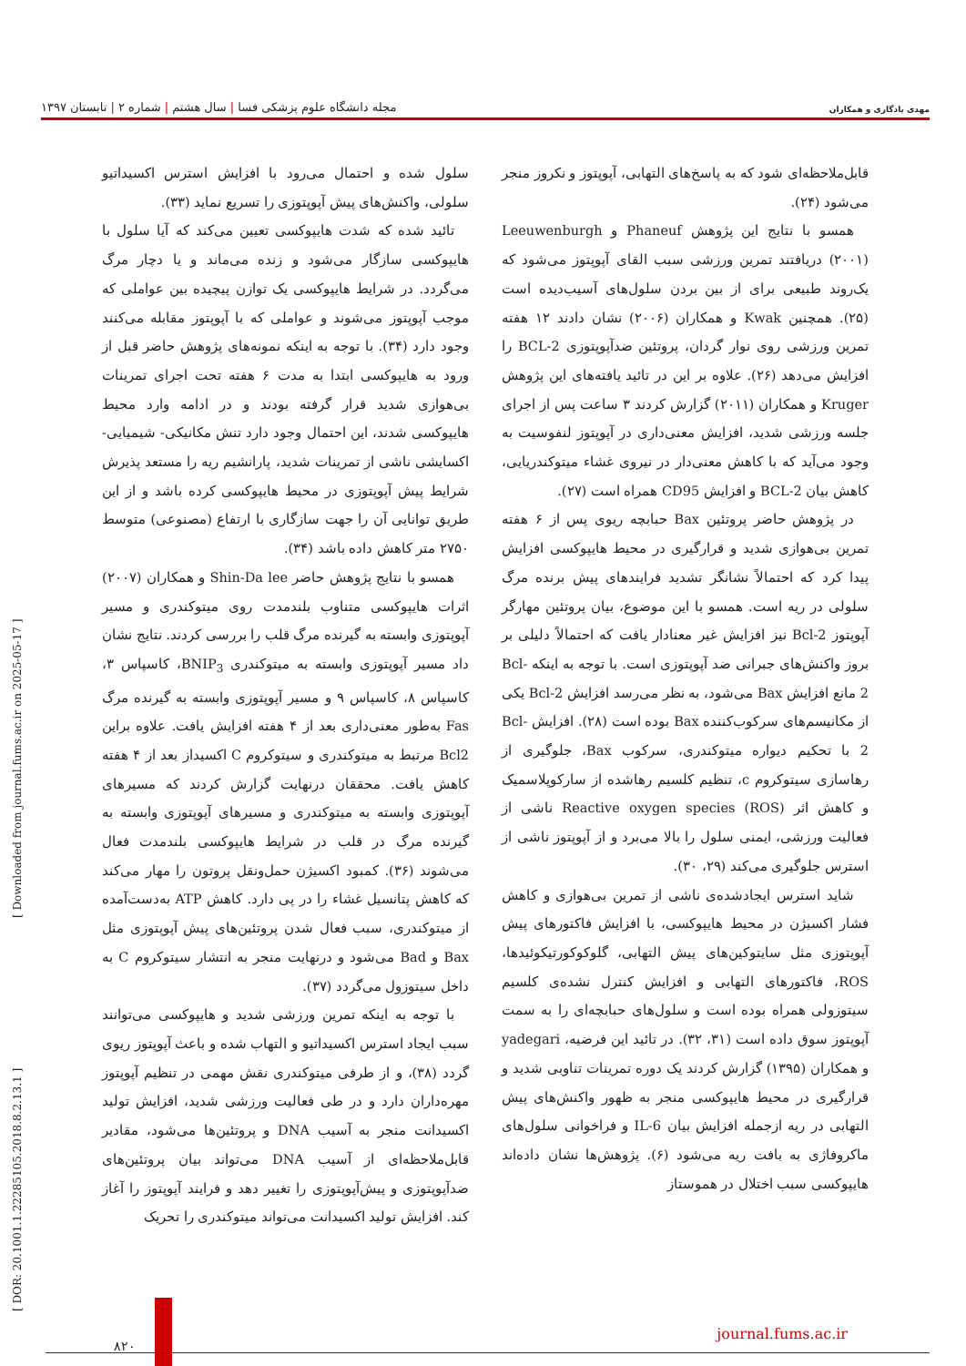مهدی یادگاری و همکاران
مجله دانشگاه علوم پزشکی فسا | سال هشتم | شماره ۲ | تابستان ۱۳۹۷
قابل‌ملاحظه‌ای شود که به پاسخ‌های التهابی، آپوپتوز و نکروز منجر می‌شود (۲۴).
همسو با نتایج این پژوهش Phaneuf و Leeuwenburgh (۲۰۰۱) دریافتند تمرین ورزشی سبب القای آپوپتوز می‌شود که یک‌روند طبیعی برای از بین بردن سلول‌های آسیب‌دیده است (۲۵). همچنین Kwak و همکاران (۲۰۰۶) نشان دادند ۱۲ هفته تمرین ورزشی روی نوار گردان، پروتئین ضدآپوپتوزی BCL-2 را افزایش می‌دهد (۲۶). علاوه بر این در تائید یافته‌های این پژوهش Kruger و همکاران (۲۰۱۱) گزارش کردند ۳ ساعت پس از اجرای جلسه ورزشی شدید، افزایش معنی‌داری در آپوپتوز لنفوسیت به وجود می‌آید که با کاهش معنی‌دار در نیروی غشاء میتوکندریایی، کاهش بیان BCL-2 و افزایش CD95 همراه است (۲۷).
در پژوهش حاضر پروتئین Bax حبابچه ریوی پس از ۶ هفته تمرین بی‌هوازی شدید و قرارگیری در محیط هایپوکسی افزایش پیدا کرد که احتمالاً نشانگر تشدید فرایندهای پیش برنده مرگ سلولی در ریه است. همسو با این موضوع، بیان پروتئین مهارگر آپوپتوز Bcl-2 نیز افزایش غیر معنادار یافت که احتمالاً دلیلی بر بروز واکنش‌های جبرانی ضد آپوپتوزی است. با توجه به اینکه Bcl-2 مانع افزایش Bax می‌شود، به نظر می‌رسد افزایش Bcl-2 یکی از مکانیسم‌های سرکوب‌کننده Bax بوده است (۲۸). افزایش Bcl-2 با تحکیم دیواره میتوکندری، سرکوب Bax، جلوگیری از رهاسازی سیتوکروم c، تنظیم کلسیم رهاشده از سارکوپلاسمیک و کاهش اثر Reactive oxygen species (ROS) ناشی از فعالیت ورزشی، ایمنی سلول را بالا می‌برد و از آپوپتوز ناشی از استرس جلوگیری می‌کند (۲۹، ۳۰).
شاید استرس ایجادشده‌ی ناشی از تمرین بی‌هوازی و کاهش فشار اکسیژن در محیط هایپوکسی، با افزایش فاکتورهای پیش آپوپتوزی مثل سایتوکین‌های پیش التهابی، گلوکوکورتیکوئیدها، ROS، فاکتورهای التهابی و افزایش کنترل نشده‌ی کلسیم سیتوزولی همراه بوده است و سلول‌های حبابچه‌ای را به سمت آپوپتوز سوق داده است (۳۱، ۳۲). در تائید این فرضیه، yadegari و همکاران (۱۳۹۵) گزارش کردند یک دوره تمرینات تناوبی شدید و قرارگیری در محیط هایپوکسی منجر به ظهور واکنش‌های پیش التهابی در ریه ازجمله افزایش بیان IL-6 و فراخوانی سلول‌های ماکروفاژی به بافت ریه می‌شود (۶). پژوهش‌ها نشان داده‌اند هایپوکسی سبب اختلال در هموستاز
سلول شده و احتمال می‌رود با افزایش استرس اکسیداتیو سلولی، واکنش‌های پیش آپوپتوزی را تسریع نماید (۳۳).
تائید شده که شدت هایپوکسی تعیین می‌کند که آیا سلول با هایپوکسی سازگار می‌شود و زنده می‌ماند و یا دچار مرگ می‌گردد. در شرایط هایپوکسی یک توازن پیچیده بین عواملی که موجب آپوپتوز می‌شوند و عواملی که با آپوپتوز مقابله می‌کنند وجود دارد (۳۴). با توجه به اینکه نمونه‌های پژوهش حاضر قبل از ورود به هایپوکسی ابتدا به مدت ۶ هفته تحت اجرای تمرینات بی‌هوازی شدید قرار گرفته بودند و در ادامه وارد محیط هایپوکسی شدند، این احتمال وجود دارد تنش مکانیکی- شیمیایی- اکسایشی ناشی از تمرینات شدید، پارانشیم ریه را مستعد پذیرش شرایط پیش آپوپتوزی در محیط هایپوکسی کرده باشد و از این طریق توانایی آن را جهت سازگاری با ارتفاع (مصنوعی) متوسط ۲۷۵۰ متر کاهش داده باشد (۳۴).
همسو با نتایج پژوهش حاضر Shin-Da lee و همکاران (۲۰۰۷) اثرات هایپوکسی متناوب بلندمدت روی میتوکندری و مسیر آپوپتوزی وابسته به گیرنده مرگ قلب را بررسی کردند. نتایج نشان داد مسیر آپوپتوزی وابسته به میتوکندری BNIP<sub>3</sub>، کاسپاس ۳، کاسپاس ۸، کاسپاس ۹ و مسیر آپوپتوزی وابسته به گیرنده مرگ Fas به‌طور معنی‌داری بعد از ۴ هفته افزایش یافت. علاوه براین Bcl2 مرتبط به میتوکندری و سیتوکروم C اکسیداز بعد از ۴ هفته کاهش یافت. محققان درنهایت گزارش کردند که مسیرهای آپوپتوزی وابسته به میتوکندری و مسیرهای آپوپتوزی وابسته به گیرنده مرگ در قلب در شرایط هایپوکسی بلندمدت فعال می‌شوند (۳۶). کمبود اکسیژن حمل‌ونقل پروتون را مهار می‌کند که کاهش پتانسیل غشاء را در پی دارد. کاهش ATP به‌دست‌آمده از میتوکندری، سبب فعال شدن پروتئین‌های پیش آپوپتوزی مثل Bax و Bad می‌شود و درنهایت منجر به انتشار سیتوکروم C به داخل سیتوزول می‌گردد (۳۷).
با توجه به اینکه تمرین ورزشی شدید و هایپوکسی می‌توانند سبب ایجاد استرس اکسیداتیو و التهاب شده و باعث آپوپتوز ریوی گردد (۳۸)، و از طرفی میتوکندری نقش مهمی در تنظیم آپوپتوز مهره‌داران دارد و در طی فعالیت ورزشی شدید، افزایش تولید اکسیدانت منجر به آسیب DNA و پروتئین‌ها می‌شود، مقادیر قابل‌ملاحظه‌ای از آسیب DNA می‌تواند بیان پروتئین‌های ضدآپوپتوزی و پیش‌آپوپتوزی را تغییر دهد و فرایند آپوپتوز را آغاز کند. افزایش تولید اکسیدانت می‌تواند میتوکندری را تحریک
[ DOR: 20.1001.1.22285105.2018.8.2.13.1 ] [ Downloaded from journal.fums.ac.ir on 2025-05-17 ]
۸۲۰
journal.fums.ac.ir